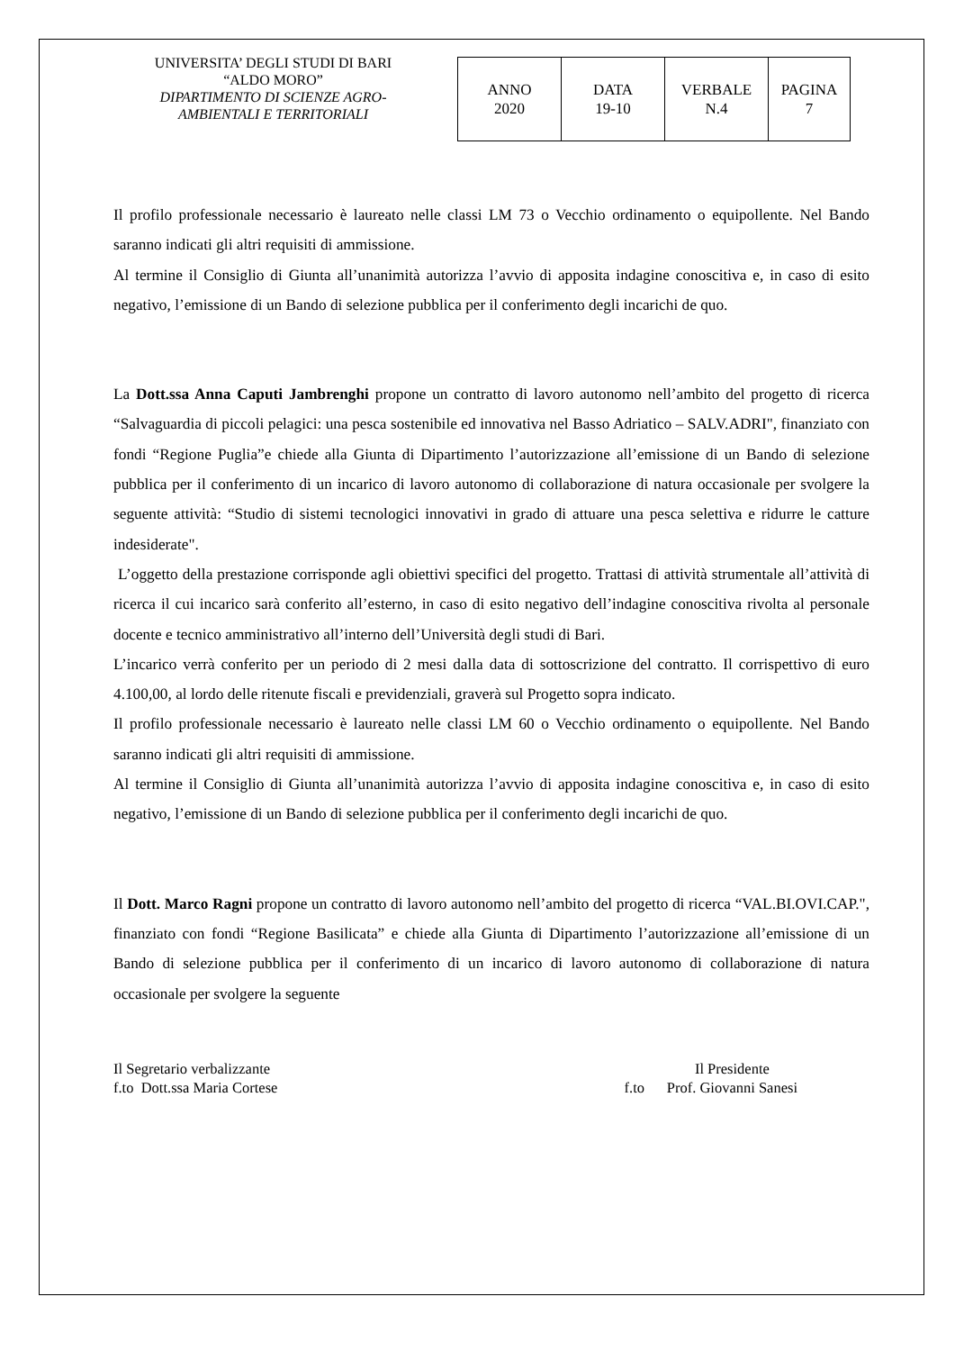UNIVERSITA’ DEGLI STUDI DI BARI
“ALDO MORO”
DIPARTIMENTO DI SCIENZE AGRO-
AMBIENTALI E TERRITORIALI
| ANNO 2020 | DATA 19-10 | VERBALE N.4 | PAGINA 7 |
Il profilo professionale necessario è laureato nelle classi LM 73 o Vecchio ordinamento o equipollente. Nel Bando saranno indicati gli altri requisiti di ammissione.
Al termine il Consiglio di Giunta all’unanimità autorizza l’avvio di apposita indagine conoscitiva e, in caso di esito negativo, l’emissione di un Bando di selezione pubblica per il conferimento degli incarichi de quo.
La Dott.ssa Anna Caputi Jambrenghi propone un contratto di lavoro autonomo nell’ambito del progetto di ricerca “Salvaguardia di piccoli pelagici: una pesca sostenibile ed innovativa nel Basso Adriatico – SALV.ADRI", finanziato con fondi “Regione Puglia”e chiede alla Giunta di Dipartimento l’autorizzazione all’emissione di un Bando di selezione pubblica per il conferimento di un incarico di lavoro autonomo di collaborazione di natura occasionale per svolgere la seguente attività: “Studio di sistemi tecnologici innovativi in grado di attuare una pesca selettiva e ridurre le catture indesiderate".
L’oggetto della prestazione corrisponde agli obiettivi specifici del progetto. Trattasi di attività strumentale all’attività di ricerca il cui incarico sarà conferito all’esterno, in caso di esito negativo dell’indagine conoscitiva rivolta al personale docente e tecnico amministrativo all’interno dell’Università degli studi di Bari.
L’incarico verrà conferito per un periodo di 2 mesi dalla data di sottoscrizione del contratto. Il corrispettivo di euro 4.100,00, al lordo delle ritenute fiscali e previdenziali, graverà sul Progetto sopra indicato.
Il profilo professionale necessario è laureato nelle classi LM 60 o Vecchio ordinamento o equipollente. Nel Bando saranno indicati gli altri requisiti di ammissione.
Al termine il Consiglio di Giunta all’unanimità autorizza l’avvio di apposita indagine conoscitiva e, in caso di esito negativo, l’emissione di un Bando di selezione pubblica per il conferimento degli incarichi de quo.
Il Dott. Marco Ragni propone un contratto di lavoro autonomo nell’ambito del progetto di ricerca “VAL.BI.OVI.CAP.", finanziato con fondi “Regione Basilicata” e chiede alla Giunta di Dipartimento l’autorizzazione all’emissione di un Bando di selezione pubblica per il conferimento di un incarico di lavoro autonomo di collaborazione di natura occasionale per svolgere la seguente
Il Segretario verbalizzante
f.to Dott.ssa Maria Cortese
Il Presidente
f.to Prof. Giovanni Sanesi